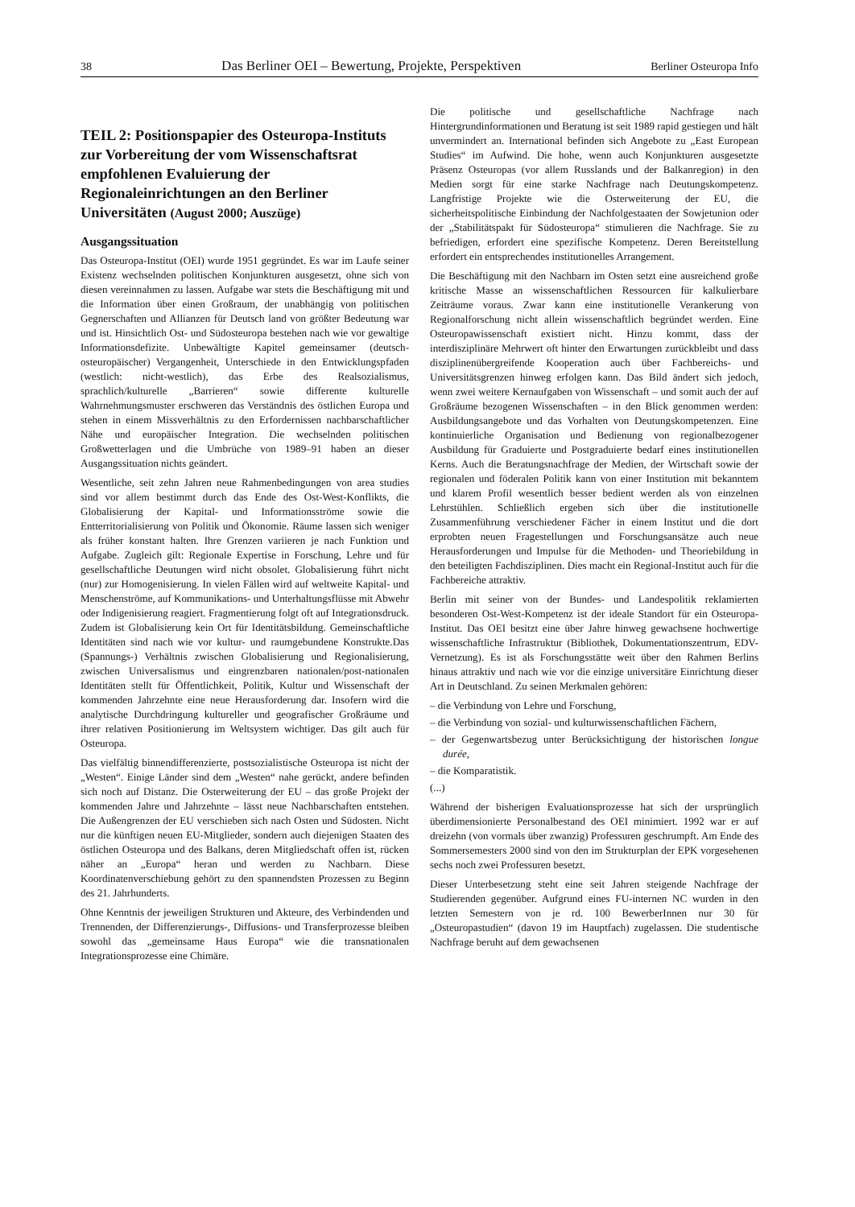38 Das Berliner OEI – Bewertung, Projekte, Perspektiven Berliner Osteuropa Info
TEIL 2: Positionspapier des Osteuropa-Instituts zur Vorbereitung der vom Wissenschaftsrat empfohlenen Evaluierung der Regionaleinrichtungen an den Berliner Universitäten (August 2000; Auszüge)
Ausgangssituation
Das Osteuropa-Institut (OEI) wurde 1951 gegründet. Es war im Laufe seiner Existenz wechselnden politischen Konjunkturen ausgesetzt, ohne sich von diesen vereinnahmen zu lassen. Aufgabe war stets die Beschäftigung mit und die Information über einen Großraum, der unabhängig von politischen Gegnerschaften und Allianzen für Deutsch land von größter Bedeutung war und ist. Hinsichtlich Ost- und Südosteuropa bestehen nach wie vor gewaltige Informationsdefizite. Unbewältigte Kapitel gemeinsamer (deutsch-osteuropäischer) Vergangenheit, Unterschiede in den Entwicklungspfaden (westlich: nicht-westlich), das Erbe des Realsozialismus, sprachlich/kulturelle „Barrieren“ sowie differente kulturelle Wahrnehmungsmuster erschweren das Verständnis des östlichen Europa und stehen in einem Missverhältnis zu den Erfordernissen nachbarschaftlicher Nähe und europäischer Integration. Die wechselnden politischen Großwetterlagen und die Umbrüche von 1989–91 haben an dieser Ausgangssituation nichts geändert.
Wesentliche, seit zehn Jahren neue Rahmenbedingungen von area studies sind vor allem bestimmt durch das Ende des Ost-West-Konflikts, die Globalisierung der Kapital- und Informationsströme sowie die Entterritorialisierung von Politik und Ökonomie. Räume lassen sich weniger als früher konstant halten. Ihre Grenzen variieren je nach Funktion und Aufgabe. Zugleich gilt: Regionale Expertise in Forschung, Lehre und für gesellschaftliche Deutungen wird nicht obsolet. Globalisierung führt nicht (nur) zur Homogenisierung. In vielen Fällen wird auf weltweite Kapital- und Menschenströme, auf Kommunikations- und Unterhaltungsflüsse mit Abwehr oder Indigenisierung reagiert. Fragmentierung folgt oft auf Integrationsdruck. Zudem ist Globalisierung kein Ort für Identitätsbildung. Gemeinschaftliche Identitäten sind nach wie vor kultur- und raumgebundene Konstrukte.Das (Spannungs-) Verhältnis zwischen Globalisierung und Regionalisierung, zwischen Universalismus und eingrenzbaren nationalen/post-nationalen Identitäten stellt für Öffentlichkeit, Politik, Kultur und Wissenschaft der kommenden Jahrzehnte eine neue Herausforderung dar. Insofern wird die analytische Durchdringung kultureller und geografischer Großräume und ihrer relativen Positionierung im Weltsystem wichtiger. Das gilt auch für Osteuropa.
Das vielfältig binnendifferenzierte, postsozialistische Osteuropa ist nicht der „Westen“. Einige Länder sind dem „Westen“ nahe gerückt, andere befinden sich noch auf Distanz. Die Osterweiterung der EU – das große Projekt der kommenden Jahre und Jahrzehnte – lässt neue Nachbarschaften entstehen. Die Außengrenzen der EU verschieben sich nach Osten und Südosten. Nicht nur die künftigen neuen EU-Mitglieder, sondern auch diejenigen Staaten des östlichen Osteuropa und des Balkans, deren Mitgliedschaft offen ist, rücken näher an „Europa“ heran und werden zu Nachbarn. Diese Koordinatenverschiebung gehört zu den spannendsten Prozessen zu Beginn des 21. Jahrhunderts.
Ohne Kenntnis der jeweiligen Strukturen und Akteure, des Verbindenden und Trennenden, der Differenzierungs-, Diffusions- und Transferprozesse bleiben sowohl das „gemeinsame Haus Europa“ wie die transnationalen Integrationsprozesse eine Chimäre.
Die politische und gesellschaftliche Nachfrage nach Hintergrundinformationen und Beratung ist seit 1989 rapid gestiegen und hält unvermindert an. International befinden sich Angebote zu „East European Studies“ im Aufwind. Die hohe, wenn auch Konjunkturen ausgesetzte Präsenz Osteuropas (vor allem Russlands und der Balkanregion) in den Medien sorgt für eine starke Nachfrage nach Deutungskompetenz. Langfristige Projekte wie die Osterweiterung der EU, die sicherheitspolitische Einbindung der Nachfolgestaaten der Sowjetunion oder der „Stabilitätspakt für Südosteuropa“ stimulieren die Nachfrage. Sie zu befriedigen, erfordert eine spezifische Kompetenz. Deren Bereitstellung erfordert ein entsprechendes institutionelles Arrangement.
Die Beschäftigung mit den Nachbarn im Osten setzt eine ausreichend große kritische Masse an wissenschaftlichen Ressourcen für kalkulierbare Zeiträume voraus. Zwar kann eine institutionelle Verankerung von Regionalforschung nicht allein wissenschaftlich begründet werden. Eine Osteuropawissenschaft existiert nicht. Hinzu kommt, dass der interdisziplinäre Mehrwert oft hinter den Erwartungen zurückbleibt und dass disziplinenübergreifende Kooperation auch über Fachbereichs- und Universitätsgrenzen hinweg erfolgen kann. Das Bild ändert sich jedoch, wenn zwei weitere Kernaufgaben von Wissenschaft – und somit auch der auf Großräume bezogenen Wissenschaften – in den Blick genommen werden: Ausbildungsangebote und das Vorhalten von Deutungskompetenzen. Eine kontinuierliche Organisation und Bedienung von regionalbezogener Ausbildung für Graduierte und Postgraduierte bedarf eines institutionellen Kerns. Auch die Beratungsnachfrage der Medien, der Wirtschaft sowie der regionalen und föderalen Politik kann von einer Institution mit bekanntem und klarem Profil wesentlich besser bedient werden als von einzelnen Lehrstühlen. Schließlich ergeben sich über die institutionelle Zusammenführung verschiedener Fächer in einem Institut und die dort erprobten neuen Fragestellungen und Forschungsansätze auch neue Herausforderungen und Impulse für die Methoden- und Theoriebildung in den beteiligten Fachdisziplinen. Dies macht ein Regional-Institut auch für die Fachbereiche attraktiv.
Berlin mit seiner von der Bundes- und Landespolitik reklamierten besonderen Ost-West-Kompetenz ist der ideale Standort für ein Osteuropa-Institut. Das OEI besitzt eine über Jahre hinweg gewachsene hochwertige wissenschaftliche Infrastruktur (Bibliothek, Dokumentationszentrum, EDV-Vernetzung). Es ist als Forschungsstätte weit über den Rahmen Berlins hinaus attraktiv und nach wie vor die einzige universitäre Einrichtung dieser Art in Deutschland. Zu seinen Merkmalen gehören:
– die Verbindung von Lehre und Forschung,
– die Verbindung von sozial- und kulturwissenschaftlichen Fächern,
– der Gegenwartsbezug unter Berücksichtigung der historischen longue durée,
– die Komparatistik.
(...)
Während der bisherigen Evaluationsprozesse hat sich der ursprünglich überdimensionierte Personalbestand des OEI minimiert. 1992 war er auf dreizehn (von vormals über zwanzig) Professuren geschrumpft. Am Ende des Sommersemesters 2000 sind von den im Strukturplan der EPK vorgesehenen sechs noch zwei Professuren besetzt.
Dieser Unterbesetzung steht eine seit Jahren steigende Nachfrage der Studierenden gegenüber. Aufgrund eines FU-internen NC wurden in den letzten Semestern von je rd. 100 BewerberInnen nur 30 für „Osteuropastudien“ (davon 19 im Hauptfach) zugelassen. Die studentische Nachfrage beruht auf dem gewachsenen